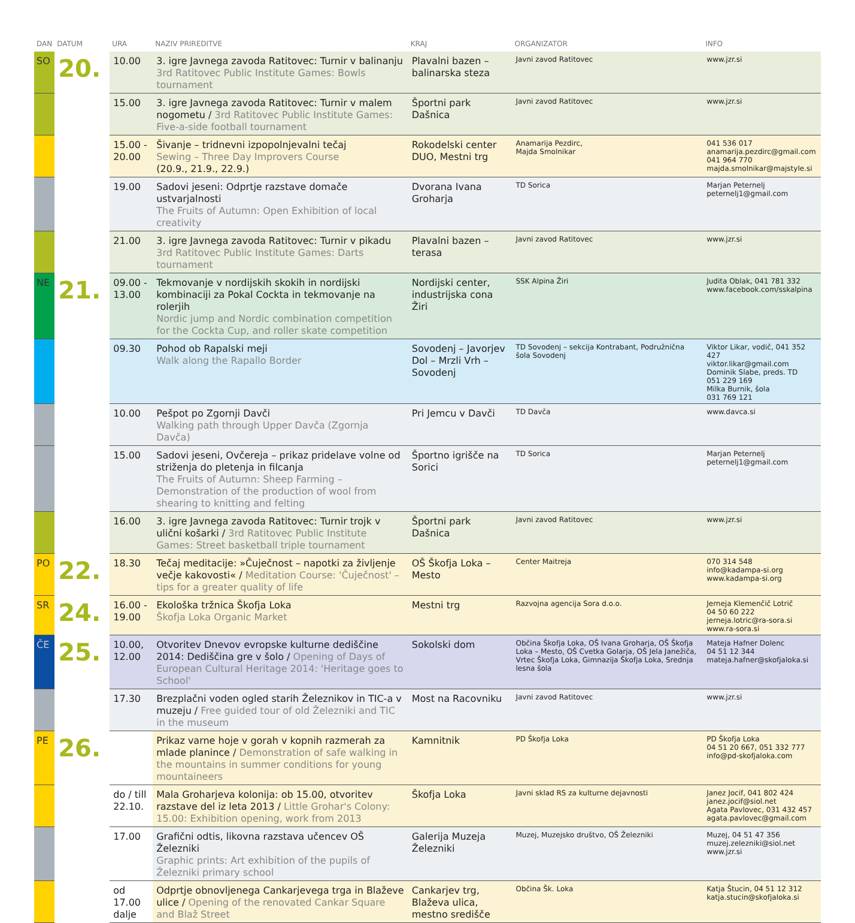| DAN | DATUM | URA | NAZIV PRIREDITVE | KRAJ | ORGANIZATOR | INFO |
| --- | --- | --- | --- | --- | --- | --- |
| SO | 20. | 10.00 | 3. igre Javnega zavoda Ratitovec: Turnir v balinanju 3rd Ratitovec Public Institute Games: Bowls tournament | Plavalni bazen – balinarska steza | Javni zavod Ratitovec | www.jzr.si |
| | | 15.00 | 3. igre Javnega zavoda Ratitovec: Turnir v malem nogometu / 3rd Ratitovec Public Institute Games: Five-a-side football tournament | Športni park Dašnica | Javni zavod Ratitovec | www.jzr.si |
| | | 15.00 - 20.00 | Šivanje – tridnevni izpopolnjevalni tečaj Sewing – Three Day Improvers Course (20.9., 21.9., 22.9.) | Rokodelski center DUO, Mestni trg | Anamarija Pezdirc, Majda Smolnikar | 041 536 017 anamarija.pezdirc@gmail.com 041 964 770 majda.smolnikar@majstyle.si |
| | | 19.00 | Sadovi jeseni: Odprtje razstave domače ustvarjalnosti The Fruits of Autumn: Open Exhibition of local creativity | Dvorana Ivana Groharja | TD Sorica | Marjan Peternelj peternelj1@gmail.com |
| | | 21.00 | 3. igre Javnega zavoda Ratitovec: Turnir v pikadu 3rd Ratitovec Public Institute Games: Darts tournament | Plavalni bazen – terasa | Javni zavod Ratitovec | www.jzr.si |
| NE | 21. | 09.00 - 13.00 | Tekmovanje v nordijskih skokih in nordijski kombinaciji za Pokal Cockta in tekmovanje na rolerjih Nordic jump and Nordic combination competition for the Cockta Cup, and roller skate competition | Nordijski center, industrijska cona Žiri | SSK Alpina Žiri | Judita Oblak, 041 781 332 www.facebook.com/sskalpina |
| | | 09.30 | Pohod ob Rapalski meji Walk along the Rapallo Border | Sovodenj – Javorjev Dol – Mrzli Vrh – Sovodenj | TD Sovodenj – sekcija Kontrabant, Podružnična šola Sovodenj | Viktor Likar, vodič, 041 352 427 viktor.likar@gmail.com Dominik Slabe, preds. TD 051 229 169 Milka Burnik, šola 031 769 121 |
| | | 10.00 | Pešpot po Zgornji Davči Walking path through Upper Davča (Zgornja Davča) | Pri Jemcu v Davči | TD Davča | www.davca.si |
| | | 15.00 | Sadovi jeseni, Ovčereja – prikaz pridelave volne od striženja do pletenja in filcanja The Fruits of Autumn: Sheep Farming – Demonstration of the production of wool from shearing to knitting and felting | Športno igrišče na Sorici | TD Sorica | Marjan Peternelj peternelj1@gmail.com |
| | | 16.00 | 3. igre Javnega zavoda Ratitovec: Turnir trojk v ulični košarki / 3rd Ratitovec Public Institute Games: Street basketball triple tournament | Športni park Dašnica | Javni zavod Ratitovec | www.jzr.si |
| PO | 22. | 18.30 | Tečaj meditacije: »Čuječnost – napotki za življenje večje kakovosti« / Meditation Course: 'Čuječnost' – tips for a greater quality of life | OŠ Škofja Loka – Mesto | Center Maitreja | 070 314 548 info@kadampa-si.org www.kadampa-si.org |
| SR | 24. | 16.00 - 19.00 | Ekološka tržnica Škofja Loka Škofja Loka Organic Market | Mestni trg | Razvojna agencija Sora d.o.o. | Jerneja Klemenčič Lotrič 04 50 60 222 jerneja.lotric@ra-sora.si www.ra-sora.si |
| ČE | 25. | 10.00, 12.00 | Otvoritev Dnevov evropske kulturne dediščine 2014: Dediščina gre v šolo / Opening of Days of European Cultural Heritage 2014: 'Heritage goes to School' | Sokolski dom | Občina Škofja Loka, OŠ Ivana Groharja, OŠ Škofja Loka – Mesto, OŠ Cvetka Golarja, OŠ Jela Janežiča, Vrtec Škofja Loka, Gimnazija Škofja Loka, Srednja lesna šola | Mateja Hafner Dolenc 04 51 12 344 mateja.hafner@skofjaloka.si |
| | | 17.30 | Brezplačni voden ogled starih Železnikov in TIC-a v muzeju / Free guided tour of old Železniki and TIC in the museum | Most na Racovniku | Javni zavod Ratitovec | www.jzr.si |
| PE | 26. | | Prikaz varne hoje v gorah v kopnih razmerah za mlade planince / Demonstration of safe walking in the mountains in summer conditions for young mountaineers | Kamnitnik | PD Škofja Loka | PD Škofja Loka 04 51 20 667, 051 332 777 info@pd-skofjaloka.com |
| | | do / till 22.10. | Mala Groharjeva kolonija: ob 15.00, otvoritev razstave del iz leta 2013 / Little Grohar's Colony: 15.00: Exhibition opening, work from 2013 | Škofja Loka | Javni sklad RS za kulturne dejavnosti | Janez Jocif, 041 802 424 janez.jocif@siol.net Agata Pavlovec, 031 432 457 agata.pavlovec@gmail.com |
| | | 17.00 | Grafični odtis, likovna razstava učencev OŠ Železniki Graphic prints: Art exhibition of the pupils of Železniki primary school | Galerija Muzeja Železniki | Muzej, Muzejsko društvo, OŠ Železniki | Muzej, 04 51 47 356 muzej.zelezniki@siol.net www.jzr.si |
| | | od 17.00 dalje | Odprtje obnovljenega Cankarjevega trga in Blaževe ulice / Opening of the renovated Cankar Square and Blaž Street | Cankarjev trg, Blaževa ulica, mestno središče | Občina Šk. Loka | Katja Štucin, 04 51 12 312 katja.stucin@skofjaloka.si |